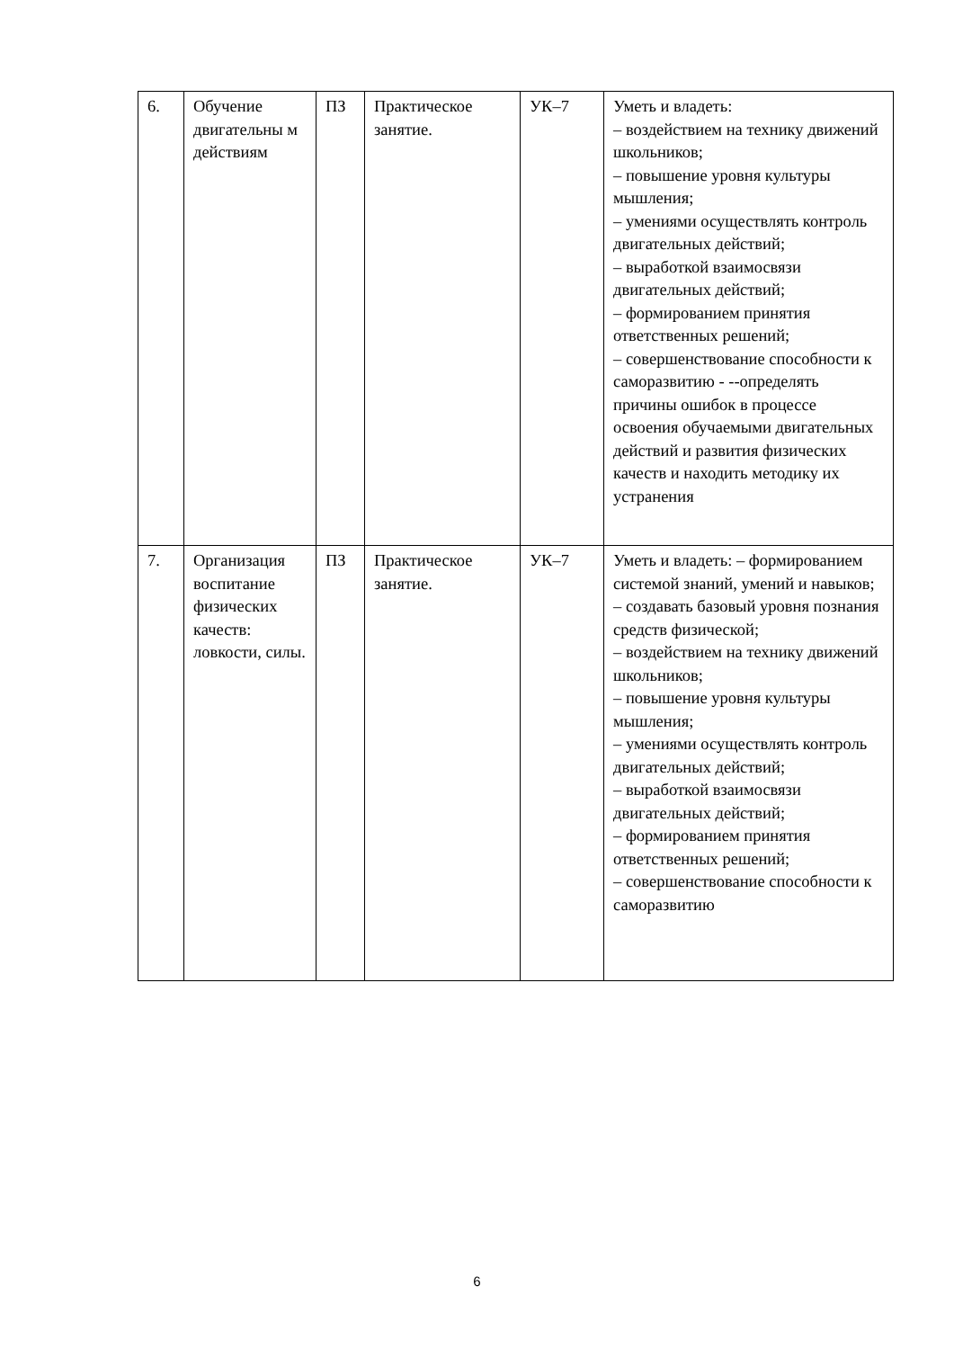| 6. | Обучение двигательны м действиям | ПЗ | Практическое занятие. | УК–7 | Уметь и владеть: – воздействием на технику движений школьников; – повышение уровня культуры мышления; – умениями осуществлять контроль двигательных действий; – выработкой взаимосвязи двигательных действий; – формированием принятия ответственных решений; – совершенствование способности к саморазвитию - --определять причины ошибок в процессе освоения обучаемыми двигательных действий и развития физических качеств и находить методику их устранения |
| 7. | Организация воспитание физических качеств: ловкости, силы. | ПЗ | Практическое занятие. | УК–7 | Уметь и владеть: – формированием системой знаний, умений и навыков; – создавать базовый уровня познания средств физической; – воздействием на технику движений школьников; – повышение уровня культуры мышления; – умениями осуществлять контроль двигательных действий; – выработкой взаимосвязи двигательных действий; – формированием принятия ответственных решений; – совершенствование способности к саморазвитию |
6